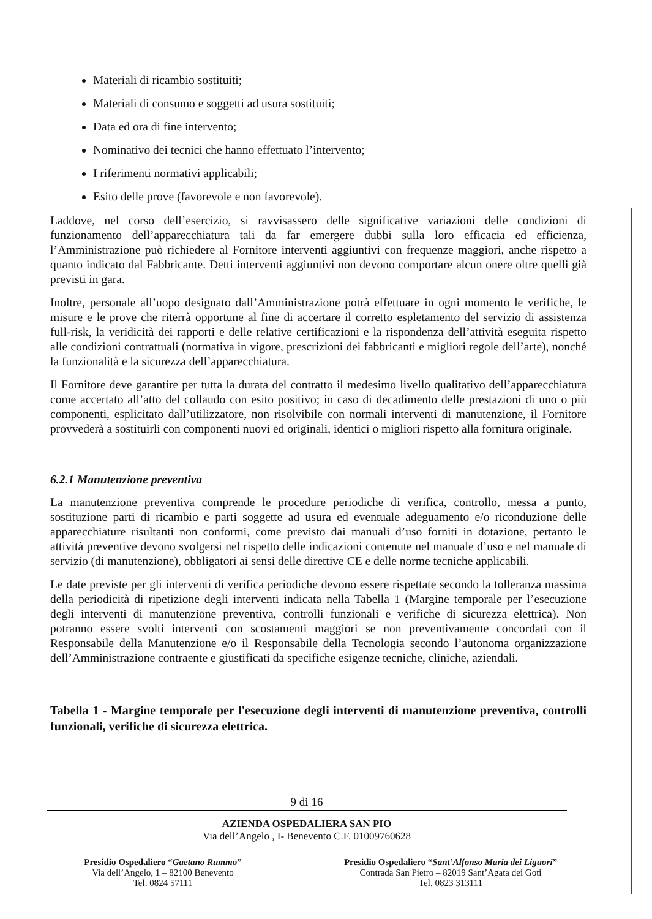Materiali di ricambio sostituiti;
Materiali di consumo e soggetti ad usura sostituiti;
Data ed ora di fine intervento;
Nominativo dei tecnici che hanno effettuato l’intervento;
I riferimenti normativi applicabili;
Esito delle prove (favorevole e non favorevole).
Laddove, nel corso dell’esercizio, si ravvisassero delle significative variazioni delle condizioni di funzionamento dell’apparecchiatura tali da far emergere dubbi sulla loro efficacia ed efficienza, l’Amministrazione può richiedere al Fornitore interventi aggiuntivi con frequenze maggiori, anche rispetto a quanto indicato dal Fabbricante. Detti interventi aggiuntivi non devono comportare alcun onere oltre quelli già previsti in gara.
Inoltre, personale all’uopo designato dall’Amministrazione potrà effettuare in ogni momento le verifiche, le misure e le prove che riterrà opportune al fine di accertare il corretto espletamento del servizio di assistenza full-risk, la veridicità dei rapporti e delle relative certificazioni e la rispondenza dell’attività eseguita rispetto alle condizioni contrattuali (normativa in vigore, prescrizioni dei fabbricanti e migliori regole dell’arte), nonché la funzionalità e la sicurezza dell’apparecchiatura.
Il Fornitore deve garantire per tutta la durata del contratto il medesimo livello qualitativo dell’apparecchiatura come accertato all’atto del collaudo con esito positivo; in caso di decadimento delle prestazioni di uno o più componenti, esplicitato dall’utilizzatore, non risolvibile con normali interventi di manutenzione, il Fornitore provvederà a sostituirli con componenti nuovi ed originali, identici o migliori rispetto alla fornitura originale.
6.2.1 Manutenzione preventiva
La manutenzione preventiva comprende le procedure periodiche di verifica, controllo, messa a punto, sostituzione parti di ricambio e parti soggette ad usura ed eventuale adeguamento e/o riconduzione delle apparecchiature risultanti non conformi, come previsto dai manuali d’uso forniti in dotazione, pertanto le attività preventive devono svolgersi nel rispetto delle indicazioni contenute nel manuale d’uso e nel manuale di servizio (di manutenzione), obbligatori ai sensi delle direttive CE e delle norme tecniche applicabili.
Le date previste per gli interventi di verifica periodiche devono essere rispettate secondo la tolleranza massima della periodicità di ripetizione degli interventi indicata nella Tabella 1 (Margine temporale per l’esecuzione degli interventi di manutenzione preventiva, controlli funzionali e verifiche di sicurezza elettrica). Non potranno essere svolti interventi con scostamenti maggiori se non preventivamente concordati con il Responsabile della Manutenzione e/o il Responsabile della Tecnologia secondo l’autonoma organizzazione dell’Amministrazione contraente e giustificati da specifiche esigenze tecniche, cliniche, aziendali.
Tabella 1 - Margine temporale per l'esecuzione degli interventi di manutenzione preventiva, controlli funzionali, verifiche di sicurezza elettrica.
9 di 16
AZIENDA OSPEDALIERA SAN PIO
Via dell’Angelo , I- Benevento C.F. 01009760628
Presidio Ospedaliero “Gaetano Rummo”
Via dell’Angelo, 1 – 82100 Benevento
Tel. 0824 57111
Presidio Ospedaliero “Sant’Alfonso Maria dei Liguori”
Contrada San Pietro – 82019 Sant’Agata dei Goti
Tel. 0823 313111